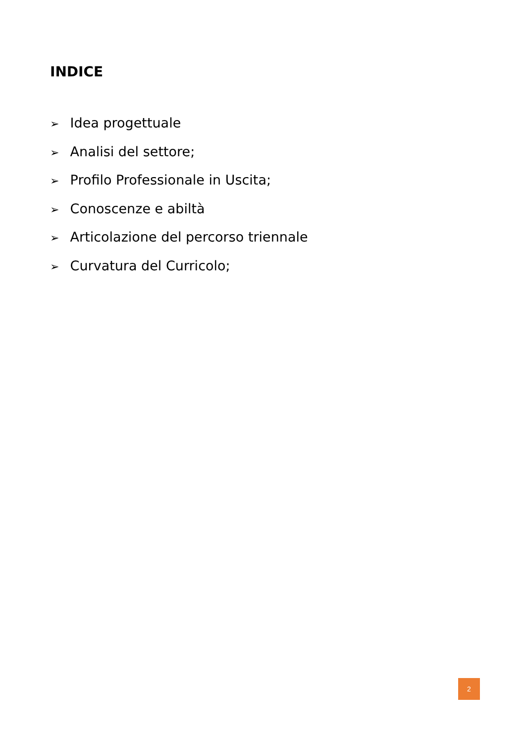INDICE
➢ Idea progettuale
➢ Analisi del settore;
➢ Profilo Professionale in Uscita;
➢ Conoscenze e abiltà
➢ Articolazione del percorso triennale
➢ Curvatura del Curricolo;
2